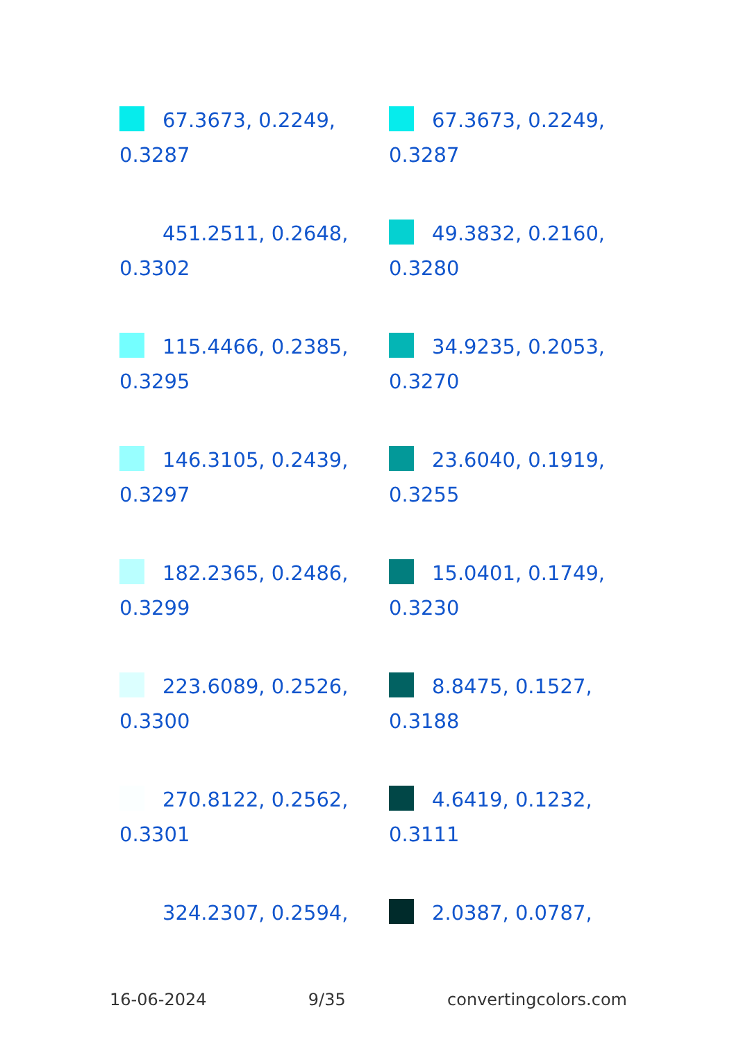67.3673, 0.2249,
0.3287
67.3673, 0.2249,
0.3287
451.2511, 0.2648,
0.3302
49.3832, 0.2160,
0.3280
115.4466, 0.2385,
0.3295
34.9235, 0.2053,
0.3270
146.3105, 0.2439,
0.3297
23.6040, 0.1919,
0.3255
182.2365, 0.2486,
0.3299
15.0401, 0.1749,
0.3230
223.6089, 0.2526,
0.3300
8.8475, 0.1527,
0.3188
270.8122, 0.2562,
0.3301
4.6419, 0.1232,
0.3111
324.2307, 0.2594,
2.0387, 0.0787,
16-06-2024 9/35 convertingcolors.com